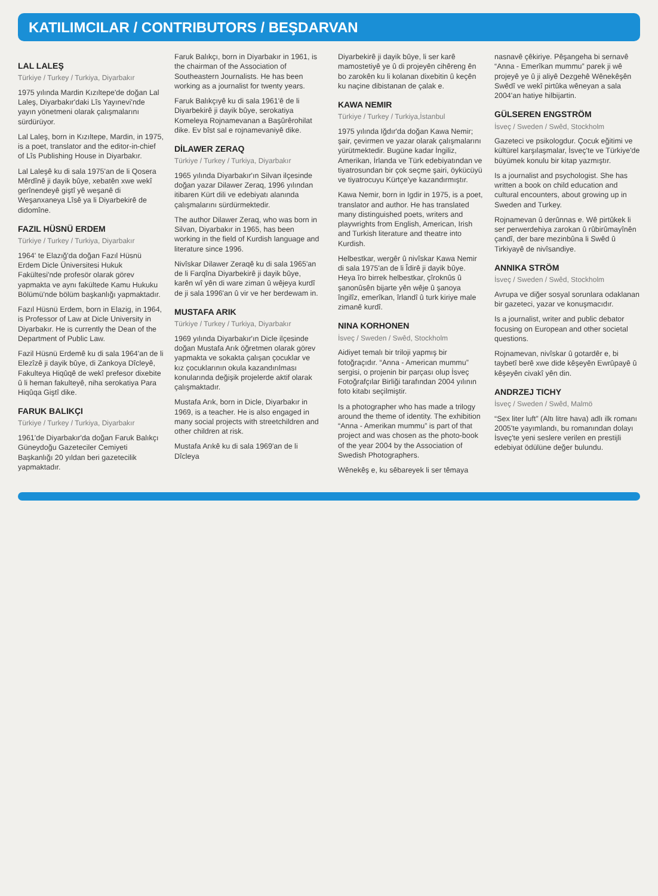KATILIMCILAR / CONTRIBUTORS / BEŞDARVAN
LAL LALEŞ
Türkiye / Turkey / Turkiya, Diyarbakır
1975 yılında Mardin Kızıltepe'de doğan Lal Laleş, Diyarbakır'daki Lîs Yayınevi'nde yayın yönetmeni olarak çalışmalarını sürdürüyor.
Lal Laleş, born in Kızıltepe, Mardin, in 1975, is a poet, translator and the editor-in-chief of Lîs Publishing House in Diyarbakır.
Lal Laleşê ku di sala 1975'an de li Qosera Mêrdînê ji dayik bûye, xebatên xwe wekî gerînendeyê giştî yê weşanê di Weşanxaneya Lîsê ya li Diyarbekirê de didomîne.
FAZIL HÜSNÜ ERDEM
Türkiye / Turkey / Turkiya, Diyarbakır
1964' te Elazığ'da doğan Fazıl Hüsnü Erdem Dicle Üniversitesi Hukuk Fakültesi'nde profesör olarak görev yapmakta ve aynı fakültede Kamu Hukuku Bölümü'nde bölüm başkanlığı yapmaktadır.
Fazıl Hüsnü Erdem, born in Elazig, in 1964, is Professor of Law at Dicle University in Diyarbakır. He is currently the Dean of the Department of Public Law.
Fazil Hüsnü Erdemê ku di sala 1964'an de li Elezîzê ji dayik bûye, di Zankoya Dîcleyê, Fakulteya Hiqûqê de wekî prefesor dixebite û li heman fakulteyê, niha serokatiya Para Hiqûqa Giştî dike.
FARUK BALIKÇI
Türkiye / Turkey / Turkiya, Diyarbakır
1961'de Diyarbakır'da doğan Faruk Balıkçı Güneydoğu Gazeteciler Cemiyeti Başkanlığı 20 yıldan beri gazetecilik yapmaktadır.
Faruk Balıkçı, born in Diyarbakır in 1961, is the chairman of the Association of Southeastern Journalists. He has been working as a journalist for twenty years.
Faruk Balıkçıyê ku di sala 1961'ê de li Diyarbekirê ji dayik bûye, serokatiya Komeleya Rojnamevanan a Başûrêrohilat dike. Ev bîst sal e rojnamevaniyê dike.
DİLAWER ZERAQ
Türkiye / Turkey / Turkiya, Diyarbakır
1965 yılında Diyarbakır'ın Silvan ilçesinde doğan yazar Dilawer Zeraq, 1996 yılından itibaren Kürt dili ve edebiyatı alanında çalışmalarını sürdürmektedir.
The author Dilawer Zeraq, who was born in Silvan, Diyarbakır in 1965, has been working in the field of Kurdish language and literature since 1996.
Nivîskar Dilawer Zeraqê ku di sala 1965'an de li Farqîna Diyarbekirê ji dayik bûye, karên wî yên di ware ziman û wêjeya kurdî de ji sala 1996'an û vir ve her berdewam in.
MUSTAFA ARIK
Türkiye / Turkey / Turkiya, Diyarbakır
1969 yılında Diyarbakır'ın Dicle ilçesinde doğan Mustafa Arık öğretmen olarak görev yapmakta ve sokakta çalışan çocuklar ve kız çocuklarının okula kazandırılması konularında değişik projelerde aktif olarak çalışmaktadır.
Mustafa Arık, born in Dicle, Diyarbakır in 1969, is a teacher. He is also engaged in many social projects with streetchildren and other children at risk.
Mustafa Arıkê ku di sala 1969'an de li Dîcleya
Diyarbekirê ji dayik bûye, li ser karê mamostetiyê ye û di projeyên cihêreng ên bo zarokên ku li kolanan dixebitin û keçên ku naçine dibistanan de çalak e.
KAWA NEMIR
Türkiye / Turkey / Turkiya,İstanbul
1975 yılında Iğdır'da doğan Kawa Nemir; şair, çevirmen ve yazar olarak çalışmalarını yürütmektedir. Bugüne kadar İngiliz, Amerikan, İrlanda ve Türk edebiyatından ve tiyatrosundan bir çok seçme şairi, öykücüyü ve tiyatrocuyu Kürtçe'ye kazandırmıştır.
Kawa Nemir, born in Igdir in 1975, is a poet, translator and author. He has translated many distinguished poets, writers and playwrights from English, American, Irish and Turkish literature and theatre into Kurdish.
Helbestkar, wergêr û nivîskar Kawa Nemir di sala 1975'an de li Îdirê ji dayik bûye. Heya îro birrek helbestkar, çîroknûs û şanonûsên bijarte yên wêje û şanoya îngilîz, emerîkan, îrlandî û turk kiriye male zimanê kurdî.
NINA KORHONEN
İsveç / Sweden / Swêd, Stockholm
Aidiyet temalı bir triloji yapmış bir fotoğraçıdır. “Anna - American mummu” sergisi, o projenin bir parçası olup İsveç Fotoğrafçılar Birliği tarafından 2004 yılının foto kitabı seçilmiştir.
Is a photographer who has made a trilogy around the theme of identity. The exhibition “Anna - Amerikan mummu” is part of that project and was chosen as the photo-book of the year 2004 by the Association of Swedish Photographers.
Wênekêş e, ku sêbareyek li ser têmaya
nasnavê çêkiriye. Pêşangeha bi sernavê “Anna - Emerîkan mummu” parek ji wê projeyê ye û ji aliyê Dezgehê Wênekêşên Swêdî ve wekî pirtûka wêneyan a sala 2004'an hatiye hilbijartin.
GÜLSEREN ENGSTRÖM
İsveç / Sweden / Swêd, Stockholm
Gazeteci ve psikologdur. Çocuk eğitimi ve kültürel karşılaşmalar, İsveç'te ve Türkiye'de büyümek konulu bir kitap yazmıştır.
Is a journalist and psychologist. She has written a book on child education and cultural encounters, about growing up in Sweden and Turkey.
Rojnamevan û derûnnas e. Wê pirtûkek li ser perwerdehiya zarokan û rûbirûmayînên çandî, der bare mezinbûna li Swêd û Tirkiyayê de nivîsandiye.
ANNIKA STRÖM
İsveç / Sweden / Swêd, Stockholm
Avrupa ve diğer sosyal sorunlara odaklanan bir gazeteci, yazar ve konuşmacıdır.
Is a journalist, writer and public debator focusing on European and other societal questions.
Rojnamevan, nivîskar û gotardêr e, bi taybetî berê xwe dide kêşeyên Ewrûpayê û kêşeyên civakî yên din.
ANDRZEJ TICHY
İsveç / Sweden / Swêd, Malmö
“Sex liter luft” (Altı litre hava) adlı ilk romanı 2005'te yayımlandı, bu romanından dolayı İsveç'te yeni seslere verilen en prestijli edebiyat ödülüne değer bulundu.